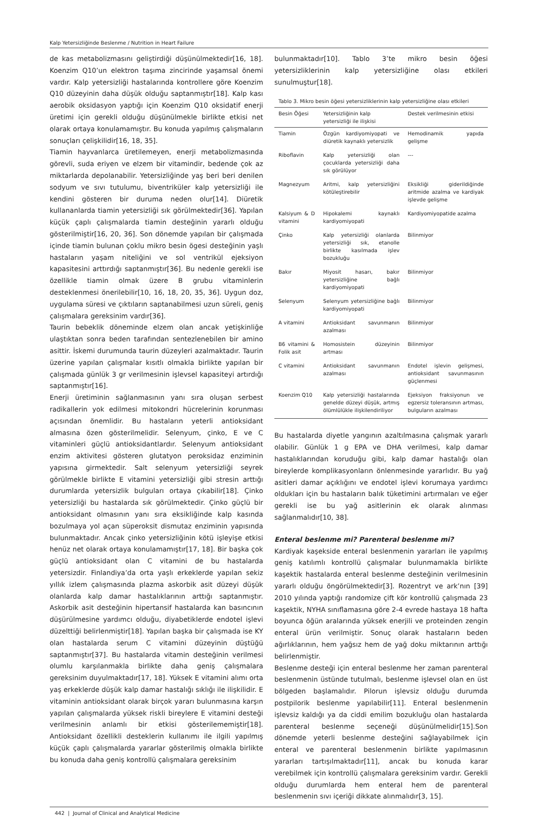Kalp Yetersizliğinde Beslenme / Nutrition in Heart Failure
de kas metabolizmasını geliştirdiği düşünülmektedir[16, 18]. Koenzim Q10’un elektron taşıma zincirinde yaşamsal önemi vardır. Kalp yetersizliği hastalarında kontrollere göre Koenzim Q10 düzeyinin daha düşük olduğu saptanmıştır[18]. Kalp kası aerobik oksidasyon yaptığı için Koenzim Q10 oksidatif enerji üretimi için gerekli olduğu düşünülmekle birlikte etkisi net olarak ortaya konulamamıştır. Bu konuda yapılmış çalışmaların sonuçları çelişkilidir[16, 18, 35].
Tiamin hayvanlarca üretilemeyen, enerji metabolizmasında görevli, suda eriyen ve elzem bir vitamindir, bedende çok az miktarlarda depolanabilir. Yetersizliğinde yaş beri beri denilen sodyum ve sıvı tutulumu, biventriküler kalp yetersizliği ile kendini gösteren bir duruma neden olur[14]. Diüretik kullananlarda tiamin yetersizliği sık görülmektedir[36]. Yapılan küçük çaplı çalışmalarda tiamin desteğinin yararlı olduğu gösterilmiştir[16, 20, 36]. Son dönemde yapılan bir çalışmada içinde tiamin bulunan çoklu mikro besin ögesi desteğinin yaşlı hastaların yaşam niteliğini ve sol ventrikül ejeksiyon kapasitesini arttırdığı saptanmıştır[36]. Bu nedenle gerekli ise özellikle tiamin olmak üzere B grubu vitaminlerin desteklenmesi önerilebilir[10, 16, 18, 20, 35, 36]. Uygun doz, uygulama süresi ve çıktıların saptanabilmesi uzun süreli, geniş çalışmalara gereksinim vardır[36].
Taurin bebeklik döneminde elzem olan ancak yetişkinliğe ulaştıktan sonra beden tarafından sentezlenebilen bir amino asittir. İskemi durumunda taurin düzeyleri azalmaktadır. Taurin üzerine yapılan çalışmalar kısıtlı olmakla birlikte yapılan bir çalışmada günlük 3 gr verilmesinin işlevsel kapasiteyi artırdığı saptanmıştır[16].
Enerji üretiminin sağlanmasının yanı sıra oluşan serbest radikallerin yok edilmesi mitokondri hücrelerinin korunması açısından önemlidir. Bu hastaların yeterli antioksidant almasına özen gösterilmelidir. Selenyum, çinko, E ve C vitaminleri güçlü antioksidantlardır. Selenyum antioksidant enzim aktivitesi gösteren glutatyon peroksidaz enziminin yapısına girmektedir. Salt selenyum yetersizliği seyrek görülmekle birlikte E vitamini yetersizliği gibi stresin arttığı durumlarda yetersizlik bulguları ortaya çıkabilir[18]. Çinko yetersizliği bu hastalarda sık görülmektedir. Çinko güçlü bir antioksidant olmasının yanı sıra eksikliğinde kalp kasında bozulmaya yol açan süperoksit dismutaz enziminin yapısında bulunmaktadır. Ancak çinko yetersizliğinin kötü işleyişe etkisi henüz net olarak ortaya konulamamıştır[17, 18]. Bir başka çok güçlü antioksidant olan C vitamini de bu hastalarda yetersizdir. Finlandiya’da orta yaşlı erkeklerde yapılan sekiz yıllık izlem çalışmasında plazma askorbik asit düzeyi düşük olanlarda kalp damar hastalıklarının arttığı saptanmıştır. Askorbik asit desteğinin hipertansif hastalarda kan basıncının düşürülmesine yardımcı olduğu, diyabetiklerde endotel işlevi düzelttiği belirlenmiştir[18]. Yapılan başka bir çalışmada ise KY olan hastalarda serum C vitamini düzeyinin düştüğü saptanmıştır[37]. Bu hastalarda vitamin desteğinin verilmesi olumlu karşılanmakla birlikte daha geniş çalışmalara gereksinim duyulmaktadır[17, 18]. Yüksek E vitamini alımı orta yaş erkeklerde düşük kalp damar hastalığı sıklığı ile ilişkilidir. E vitaminin antioksidant olarak birçok yararı bulunmasına karşın yapılan çalışmalarda yüksek riskli bireylere E vitamini desteği verilmesinin anlamlı bir etkisi gösterilememiştir[18]. Antioksidant özellikli desteklerin kullanımı ile ilgili yapılmış küçük çaplı çalışmalarda yararlar gösterilmiş olmakla birlikte bu konuda daha geniş kontrollü çalışmalara gereksinim
bulunmaktadır[10]. Tablo 3’te mikro besin öğesi yetersizliklerinin kalp yetersizliğine olası etkileri sunulmuştur[18].
Tablo 3. Mikro besin öğesi yetersizliklerinin kalp yetersizliğine olası etkileri
| Besin Öğesi | Yetersizliğinin kalp yetersizliği ile ilişkisi | Destek verilmesinin etkisi |
| --- | --- | --- |
| Tiamin | Özgün kardiyomiyopati ve diüretik kaynaklı yetersizlik | Hemodinamik yapıda gelişme |
| Riboflavin | Kalp yetersizliği olan çocuklarda yetersizliği daha sık görülüyor | --- |
| Magnezyum | Aritmi, kalp yetersizliğini kötüleştirebilir | Eksikliği giderildiğinde aritmide azalma ve kardiyak işlevde gelişme |
| Kalsiyum & D vitamini | Hipokalemi kaynaklı kardiyomiyopati | Kardiyomiyopatide azalma |
| Çinko | Kalp yetersizliği olanlarda yetersizliği sık, etanolle birlikte kasılmada işlev bozukluğu | Bilinmiyor |
| Bakır | Miyosit hasarı, bakır yetersizliğine bağlı kardiyomiyopati | Bilinmiyor |
| Selenyum | Selenyum yetersizliğine bağlı kardiyomiyopati | Bilinmiyor |
| A vitamini | Antioksidant savunmanın azalması | Bilinmiyor |
| B6 vitamini & Folik asit | Homosistein düzeyinin artması | Bilinmiyor |
| C vitamini | Antioksidant savunmanın azalması | Endotel işlevin gelişmesi, antioksidant savunmasının güçlenmesi |
| Koenzim Q10 | Kalp yetersizliği hastalarında genelde düzeyi düşük, artmış ölümlülükle ilişkilendiriliyor | Ejeksiyon fraksiyonun ve egzersiz toleransının artması, bulguların azalması |
Bu hastalarda diyetle yangının azaltılmasına çalışmak yararlı olabilir. Günlük 1 g EPA ve DHA verilmesi, kalp damar hastalıklarından koruduğu gibi, kalp damar hastalığı olan bireylerde komplikasyonların önlenmesinde yararlıdır. Bu yağ asitleri damar açıklığını ve endotel işlevi korumaya yardımcı oldukları için bu hastaların balık tüketimini artırmaları ve eğer gerekli ise bu yağ asitlerinin ek olarak alınması sağlanmalıdır[10, 38].
Enteral beslenme mi? Parenteral beslenme mi?
Kardiyak kaşekside enteral beslenmenin yararları ile yapılmış geniş katılımlı kontrollü çalışmalar bulunmamakla birlikte kaşektik hastalarda enteral beslenme desteğinin verilmesinin yararlı olduğu öngörülmektedir[3]. Rozentryt ve ark’nın [39] 2010 yılında yaptığı randomize çift kör kontrollü çalışmada 23 kaşektik, NYHA sınıflamasına göre 2-4 evrede hastaya 18 hafta boyunca öğün aralarında yüksek enerjili ve proteinden zengin enteral ürün verilmiştir. Sonuç olarak hastaların beden ağırlıklarının, hem yağsız hem de yağ doku miktarının arttığı belirlenmiştir.
Beslenme desteği için enteral beslenme her zaman parenteral beslenmenin üstünde tutulmalı, beslenme işlevsel olan en üst bölgeden başlamalıdır. Pilorun işlevsiz olduğu durumda postpilorik beslenme yapılabilir[11]. Enteral beslenmenin işlevsiz kaldığı ya da ciddi emilim bozukluğu olan hastalarda parenteral beslenme seçeneği düşünülmelidir[15].Son dönemde yeterli beslenme desteğini sağlayabilmek için enteral ve parenteral beslenmenin birlikte yapılmasının yararları tartışılmaktadır[11], ancak bu konuda karar verebilmek için kontrollü çalışmalara gereksinim vardır. Gerekli olduğu durumlarda hem enteral hem de parenteral beslenmenin sıvı içeriği dikkate alınmalıdır[3, 15].
442 | Journal of Clinical and Analytical Medicine